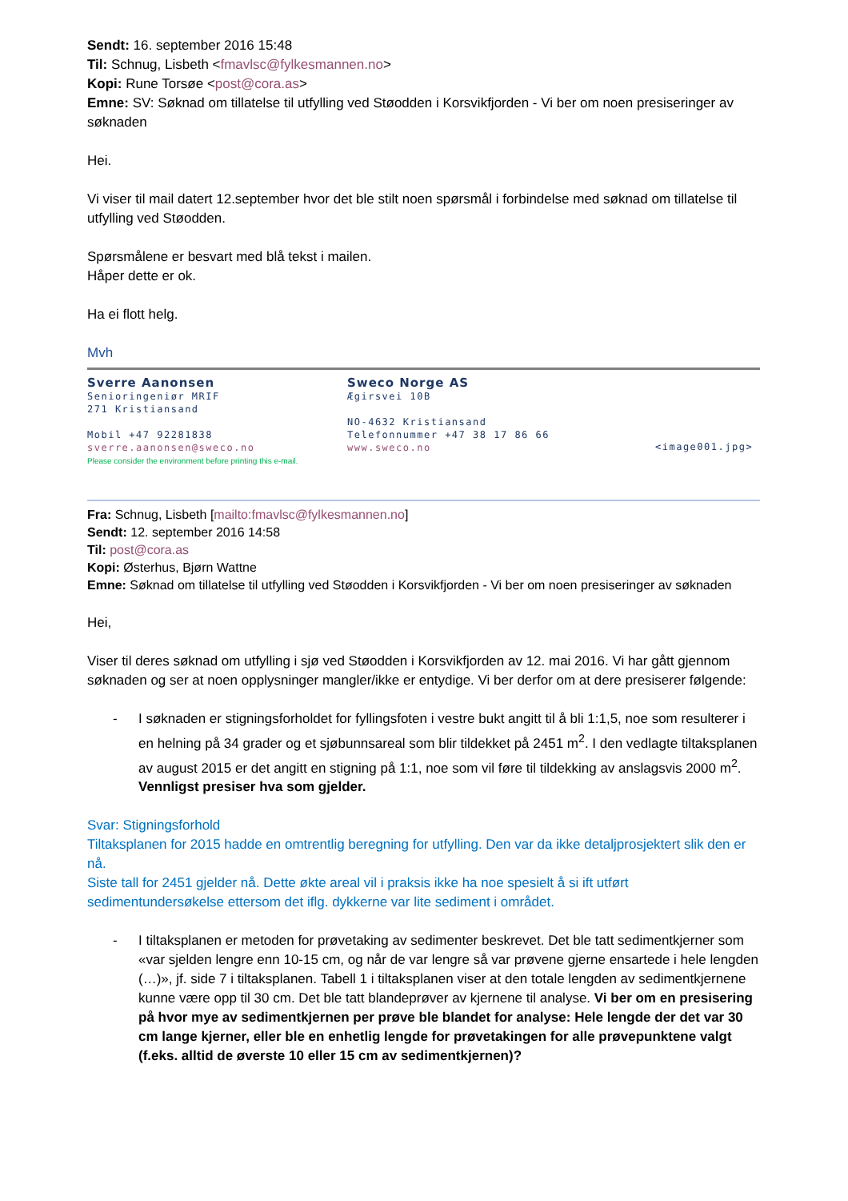Sendt: 16. september 2016 15:48
Til: Schnug, Lisbeth <fmavlsc@fylkesmannen.no>
Kopi: Rune Torsøe <post@cora.as>
Emne: SV: Søknad om tillatelse til utfylling ved Støodden i Korsvikfjorden - Vi ber om noen presiseringer av søknaden
Hei.
Vi viser til mail datert 12.september hvor det ble stilt noen spørsmål i forbindelse med søknad om tillatelse til utfylling ved Støodden.
Spørsmålene er besvart med blå tekst i mailen.
Håper dette er ok.
Ha ei flott helg.
Mvh
Sverre Aanonsen
Senioringeniør MRIF
271 Kristiansand
Mobil +47 92281838
sverre.aanonsen@sweco.no
Please consider the environment before printing this e-mail.
Sweco Norge AS
Ægirsvei 10B
NO-4632 Kristiansand
Telefonnummer +47 38 17 86 66
www.sweco.no
<image001.jpg>
Fra: Schnug, Lisbeth [mailto:fmavlsc@fylkesmannen.no]
Sendt: 12. september 2016 14:58
Til: post@cora.as
Kopi: Østerhus, Bjørn Wattne
Emne: Søknad om tillatelse til utfylling ved Støodden i Korsvikfjorden - Vi ber om noen presiseringer av søknaden
Hei,
Viser til deres søknad om utfylling i sjø ved Støodden i Korsvikfjorden av 12. mai 2016. Vi har gått gjennom søknaden og ser at noen opplysninger mangler/ikke er entydige. Vi ber derfor om at dere presiserer følgende:
- I søknaden er stigningsforholdet for fyllingsfoten i vestre bukt angitt til å bli 1:1,5, noe som resulterer i en helning på 34 grader og et sjøbunnsareal som blir tildekket på 2451 m<sup>2</sup>. I den vedlagte tiltaksplanen av august 2015 er det angitt en stigning på 1:1, noe som vil føre til tildekking av anslagsvis 2000 m<sup>2</sup>. Vennligst presiser hva som gjelder.
Svar: Stigningsforhold
Tiltaksplanen for 2015 hadde en omtrentlig beregning for utfylling. Den var da ikke detaljprosjektert slik den er nå.
Siste tall for 2451 gjelder nå. Dette økte areal vil i praksis ikke ha noe spesielt å si ift utført sedimentundersøkelse ettersom det iflg. dykkerne var lite sediment i området.
- I tiltaksplanen er metoden for prøvetaking av sedimenter beskrevet. Det ble tatt sedimentkjerner som «var sjelden lengre enn 10-15 cm, og når de var lengre så var prøvene gjerne ensartede i hele lengden (…)», jf. side 7 i tiltaksplanen. Tabell 1 i tiltaksplanen viser at den totale lengden av sedimentkjernene kunne være opp til 30 cm. Det ble tatt blandeprøver av kjernene til analyse. Vi ber om en presisering på hvor mye av sedimentkjernen per prøve ble blandet for analyse: Hele lengde der det var 30 cm lange kjerner, eller ble en enhetlig lengde for prøvetakingen for alle prøvepunktene valgt (f.eks. alltid de øverste 10 eller 15 cm av sedimentkjernen)?